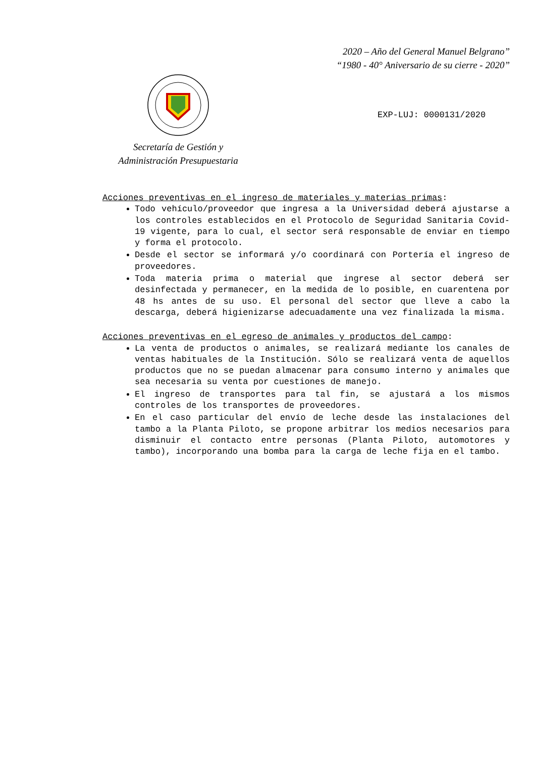2020 – Año del General Manuel Belgrano”
“1980 - 40° Aniversario de su cierre - 2020”
Secretaría de Gestión y
Administración Presupuestaria
EXP-LUJ: 0000131/2020
Acciones preventivas en el ingreso de materiales y materias primas:
Todo vehículo/proveedor que ingresa a la Universidad deberá ajustarse a los controles establecidos en el Protocolo de Seguridad Sanitaria Covid-19 vigente, para lo cual, el sector será responsable de enviar en tiempo y forma el protocolo.
Desde el sector se informará y/o coordinará con Portería el ingreso de proveedores.
Toda materia prima o material que ingrese al sector deberá ser desinfectada y permanecer, en la medida de lo posible, en cuarentena por 48 hs antes de su uso. El personal del sector que lleve a cabo la descarga, deberá higienizarse adecuadamente una vez finalizada la misma.
Acciones preventivas en el egreso de animales y productos del campo:
La venta de productos o animales, se realizará mediante los canales de ventas habituales de la Institución. Sólo se realizará venta de aquellos productos que no se puedan almacenar para consumo interno y animales que sea necesaria su venta por cuestiones de manejo.
El ingreso de transportes para tal fin, se ajustará a los mismos controles de los transportes de proveedores.
En el caso particular del envío de leche desde las instalaciones del tambo a la Planta Piloto, se propone arbitrar los medios necesarios para disminuir el contacto entre personas (Planta Piloto, automotores y tambo), incorporando una bomba para la carga de leche fija en el tambo.